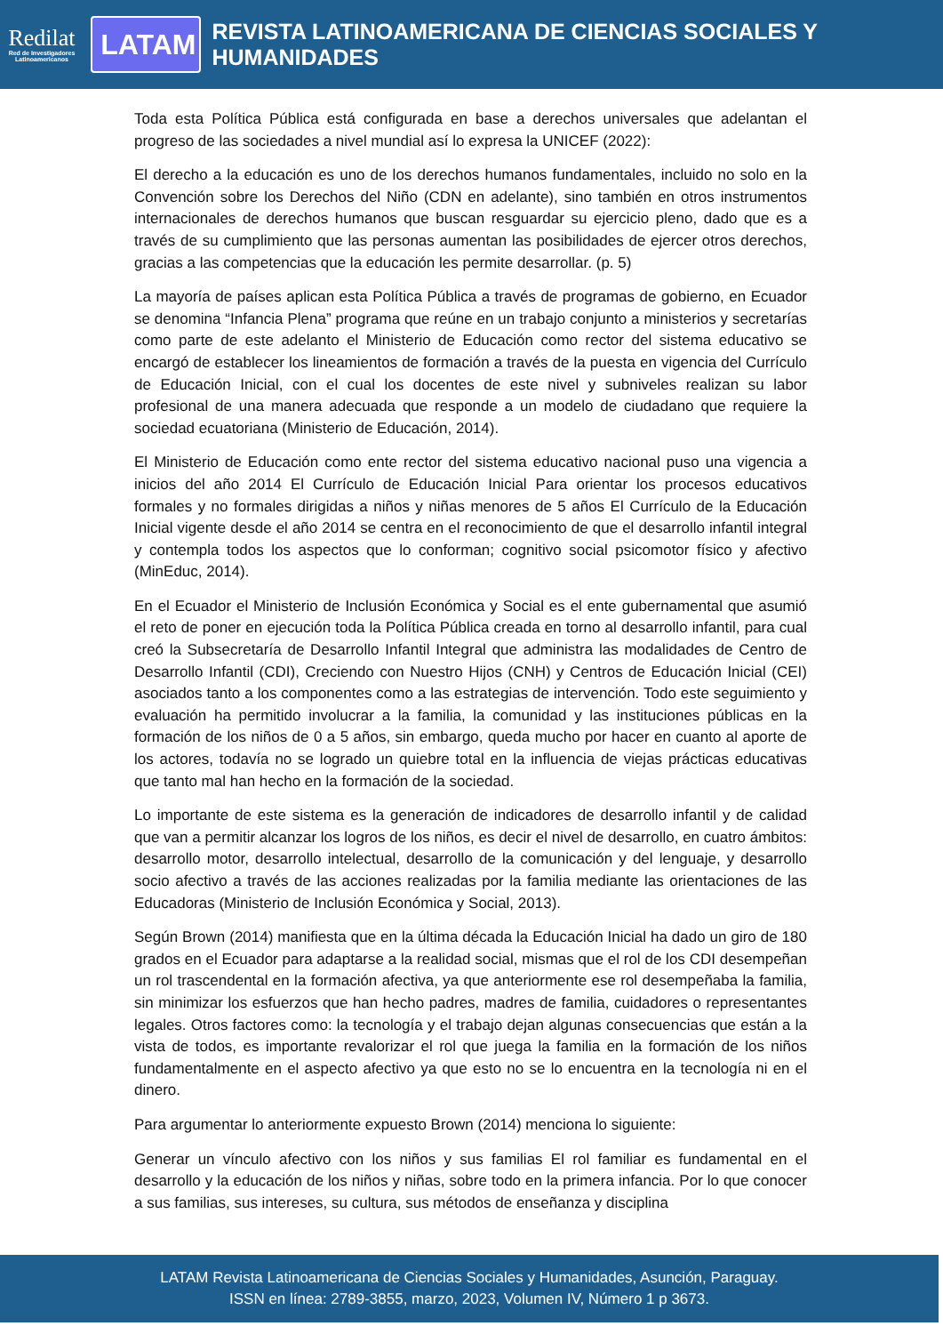Redilat
Red de Investigadores Latinoamericanos
LATAM
REVISTA LATINOAMERICANA DE CIENCIAS SOCIALES Y HUMANIDADES
Toda esta Política Pública está configurada en base a derechos universales que adelantan el progreso de las sociedades a nivel mundial así lo expresa la UNICEF (2022):
El derecho a la educación es uno de los derechos humanos fundamentales, incluido no solo en la Convención sobre los Derechos del Niño (CDN en adelante), sino también en otros instrumentos internacionales de derechos humanos que buscan resguardar su ejercicio pleno, dado que es a través de su cumplimiento que las personas aumentan las posibilidades de ejercer otros derechos, gracias a las competencias que la educación les permite desarrollar. (p. 5)
La mayoría de países aplican esta Política Pública a través de programas de gobierno, en Ecuador se denomina “Infancia Plena” programa que reúne en un trabajo conjunto a ministerios y secretarías como parte de este adelanto el Ministerio de Educación como rector del sistema educativo se encargó de establecer los lineamientos de formación a través de la puesta en vigencia del Currículo de Educación Inicial, con el cual los docentes de este nivel y subniveles realizan su labor profesional de una manera adecuada que responde a un modelo de ciudadano que requiere la sociedad ecuatoriana (Ministerio de Educación, 2014).
El Ministerio de Educación como ente rector del sistema educativo nacional puso una vigencia a inicios del año 2014 El Currículo de Educación Inicial Para orientar los procesos educativos formales y no formales dirigidas a niños y niñas menores de 5 años El Currículo de la Educación Inicial vigente desde el año 2014 se centra en el reconocimiento de que el desarrollo infantil integral y contempla todos los aspectos que lo conforman; cognitivo social psicomotor físico y afectivo (MinEduc, 2014).
En el Ecuador el Ministerio de Inclusión Económica y Social es el ente gubernamental que asumió el reto de poner en ejecución toda la Política Pública creada en torno al desarrollo infantil, para cual creó la Subsecretaría de Desarrollo Infantil Integral que administra las modalidades de Centro de Desarrollo Infantil (CDI), Creciendo con Nuestro Hijos (CNH) y Centros de Educación Inicial (CEI) asociados tanto a los componentes como a las estrategias de intervención. Todo este seguimiento y evaluación ha permitido involucrar a la familia, la comunidad y las instituciones públicas en la formación de los niños de 0 a 5 años, sin embargo, queda mucho por hacer en cuanto al aporte de los actores, todavía no se logrado un quiebre total en la influencia de viejas prácticas educativas que tanto mal han hecho en la formación de la sociedad.
Lo importante de este sistema es la generación de indicadores de desarrollo infantil y de calidad que van a permitir alcanzar los logros de los niños, es decir el nivel de desarrollo, en cuatro ámbitos: desarrollo motor, desarrollo intelectual, desarrollo de la comunicación y del lenguaje, y desarrollo socio afectivo a través de las acciones realizadas por la familia mediante las orientaciones de las Educadoras (Ministerio de Inclusión Económica y Social, 2013).
Según Brown (2014) manifiesta que en la última década la Educación Inicial ha dado un giro de 180 grados en el Ecuador para adaptarse a la realidad social, mismas que el rol de los CDI desempeñan un rol trascendental en la formación afectiva, ya que anteriormente ese rol desempeñaba la familia, sin minimizar los esfuerzos que han hecho padres, madres de familia, cuidadores o representantes legales. Otros factores como: la tecnología y el trabajo dejan algunas consecuencias que están a la vista de todos, es importante revalorizar el rol que juega la familia en la formación de los niños fundamentalmente en el aspecto afectivo ya que esto no se lo encuentra en la tecnología ni en el dinero.
Para argumentar lo anteriormente expuesto Brown (2014) menciona lo siguiente:
Generar un vínculo afectivo con los niños y sus familias El rol familiar es fundamental en el desarrollo y la educación de los niños y niñas, sobre todo en la primera infancia. Por lo que conocer a sus familias, sus intereses, su cultura, sus métodos de enseñanza y disciplina
LATAM Revista Latinoamericana de Ciencias Sociales y Humanidades, Asunción, Paraguay.
ISSN en línea: 2789-3855, marzo, 2023, Volumen IV, Número 1 p 3673.